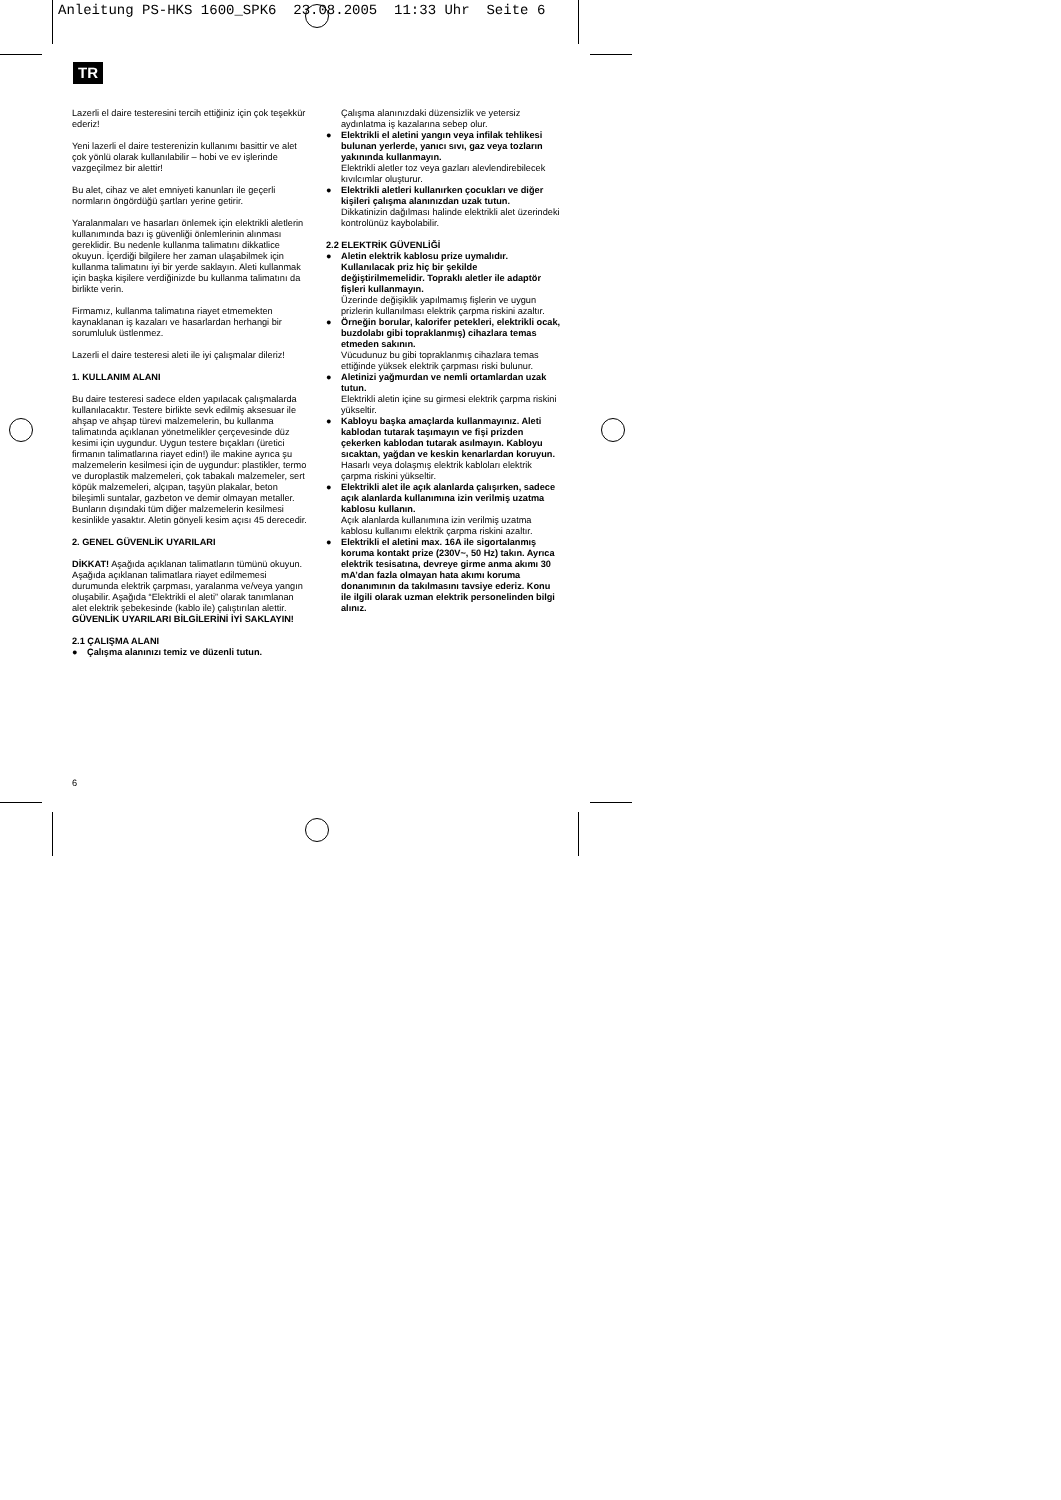Anleitung PS-HKS 1600_SPK6 23.08.2005 11:33 Uhr Seite 6
TR
Lazerli el daire testeresini tercih ettiğiniz için çok teşekkür ederiz!
Yeni lazerli el daire testerenizin kullanımı basittir ve alet çok yönlü olarak kullanılabilir – hobi ve ev işlerinde vazgeçilmez bir alettir!
Bu alet, cihaz ve alet emniyeti kanunları ile geçerli normların öngördüğü şartları yerine getirir.
Yaralanmaları ve hasarları önlemek için elektrikli aletlerin kullanımında bazı iş güvenliği önlemlerinin alınması gereklidir. Bu nedenle kullanma talimatını dikkatlice okuyun. İçerdiği bilgilere her zaman ulaşabilmek için kullanma talimatını iyi bir yerde saklayın. Aleti kullanmak için başka kişilere verdiğinizde bu kullanma talimatını da birlikte verin.
Firmamız, kullanma talimatına riayet etmemekten kaynaklanan iş kazaları ve hasarlardan herhangi bir sorumluluk üstlenmez.
Lazerli el daire testeresi aleti ile iyi çalışmalar dileriz!
1. KULLANIM ALANI
Bu daire testeresi sadece elden yapılacak çalışmalarda kullanılacaktır. Testere birlikte sevk edilmiş aksesuar ile ahşap ve ahşap türevi malzemelerin, bu kullanma talimatında açıklanan yönetmelikler çerçevesinde düz kesimi için uygundur. Uygun testere bıçakları (üretici firmanın talimatlarına riayet edin!) ile makine ayrıca şu malzemelerin kesilmesi için de uygundur: plastikler, termo ve duroplastik malzemeleri, çok tabakalı malzemeler, sert köpük malzemeleri, alçıpan, taşyün plakalar, beton bileşimli suntalar, gazbeton ve demir olmayan metaller. Bunların dışındaki tüm diğer malzemelerin kesilmesi kesinlikle yasaktır. Aletin gönyeli kesim açısı 45 derecedir.
2. GENEL GÜVENLİK UYARILARI
DİKKAT! Aşağıda açıklanan talimatların tümünü okuyun. Aşağıda açıklanan talimatlara riayet edilmemesi durumunda elektrik çarpması, yaralanma ve/veya yangın oluşabilir. Aşağıda “Elektrikli el aleti” olarak tanımlanan alet elektrik şebekesinde (kablo ile) çalıştırılan alettir.
GÜVENLİK UYARILARI BİLGİLERİNİ İYİ SAKLAYIN!
2.1 ÇALIŞMA ALANI
● Çalışma alanınızı temiz ve düzenli tutun.
Çalışma alanınızdaki düzensizlik ve yetersiz aydınlatma iş kazalarına sebep olur.
● Elektrikli el aletini yangın veya infilak tehlikesi bulunan yerlerde, yanıcı sıvı, gaz veya tozların yakınında kullanmayın.
Elektrikli aletler toz veya gazları alevlendirebilecek kıvılcımlar oluşturur.
● Elektrikli aletleri kullanırken çocukları ve diğer kişileri çalışma alanınızdan uzak tutun.
Dikkatinizin dağılması halinde elektrikli alet üzerindeki kontrolünüz kaybolabilir.
2.2 ELEKTRİK GÜVENLİĞİ
● Aletin elektrik kablosu prize uymalıdır. Kullanılacak priz hiç bir şekilde değiştirilmemelidir. Topraklı aletler ile adaptör fişleri kullanmayın.
Üzerinde değişiklik yapılmamış fişlerin ve uygun prizlerin kullanılması elektrik çarpma riskini azaltır.
● Örneğin borular, kalorifer petekleri, elektrikli ocak, buzdolabı gibi topraklanmış) cihazlara temas etmeden sakının.
Vücudunuz bu gibi topraklanmış cihazlara temas ettiğinde yüksek elektrik çarpması riski bulunur.
● Aletinizi yağmurdan ve nemli ortamlardan uzak tutun.
Elektrikli aletin içine su girmesi elektrik çarpma riskini yükseltir.
● Kabloyu başka amaçlarda kullanmayınız. Aleti kablodan tutarak taşımayın ve fişi prizden çekerken kablodan tutarak asılmayın. Kabloyu sıcaktan, yağdan ve keskin kenarlardan koruyun.
Hasarlı veya dolaşmış elektrik kabloları elektrik çarpma riskini yükseltir.
● Elektrikli alet ile açık alanlarda çalışırken, sadece açık alanlarda kullanımına izin verilmiş uzatma kablosu kullanın.
Açık alanlarda kullanımına izin verilmiş uzatma kablosu kullanımı elektrik çarpma riskini azaltır.
● Elektrikli el aletini max. 16A ile sigortalanmış koruma kontakt prize (230V~, 50 Hz) takın. Ayrıca elektrik tesisatına, devreye girme anma akımı 30 mA’dan fazla olmayan hata akımı koruma donanımının da takılmasını tavsiye ederiz. Konu ile ilgili olarak uzman elektrik personelinden bilgi alınız.
6